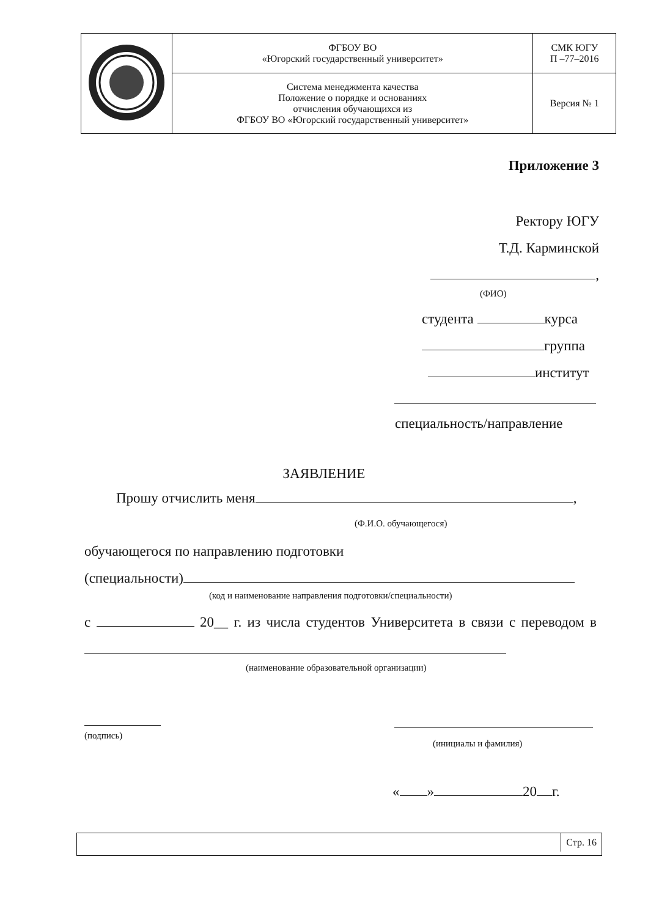| | ФГБОУ ВО «Югорский государственный университет» | СМК ЮГУ П –77–2016 |
| | Система менеджмента качества Положение о порядке и основаниях отчисления обучающихся из ФГБОУ ВО «Югорский государственный университет» | Версия № 1 |
Приложение 3
Ректору ЮГУ
Т.Д. Карминской
,
(ФИО)
студента курса
группа
институт
специальность/направление
ЗАЯВЛЕНИЕ
Прошу отчислить меня ,
(Ф.И.О. обучающегося)
обучающегося по направлению подготовки
(специальности)
(код и наименование направления подготовки/специальности)
с 20__ г. из числа студентов Университета в связи с переводом в
(наименование образовательной организации)
(подпись)
(инициалы и фамилия)
« » 20 г.
Стр. 16